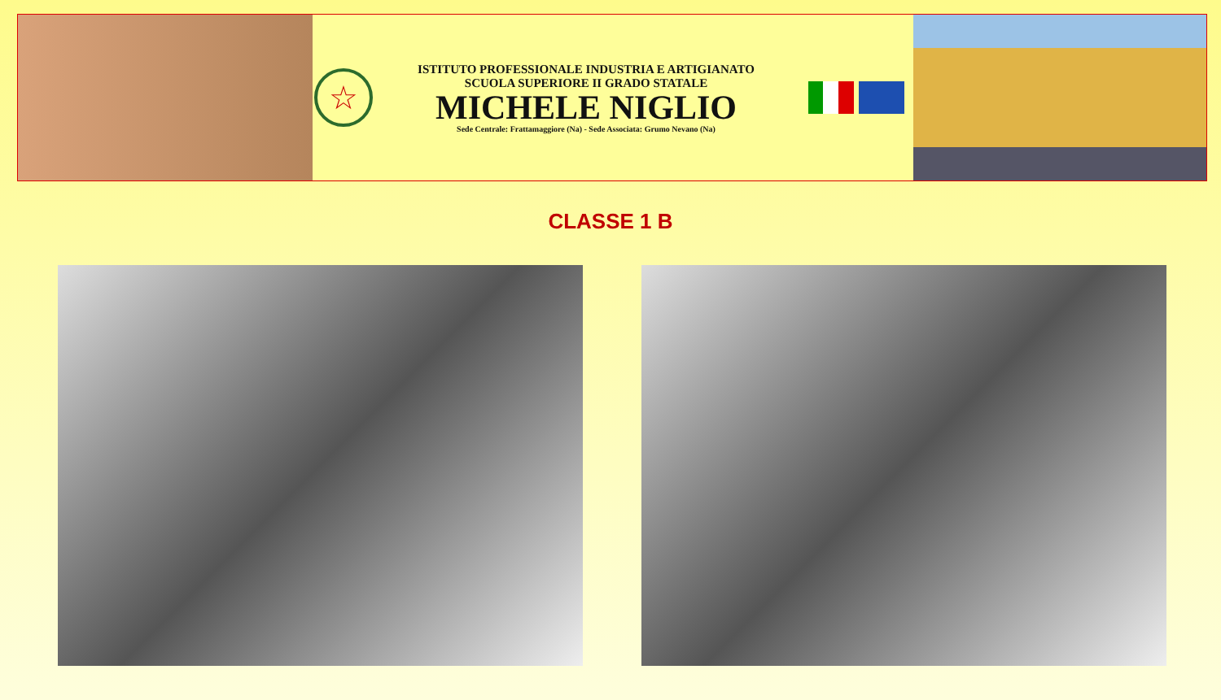☆
ISTITUTO PROFESSIONALE INDUSTRIA E ARTIGIANATO
SCUOLA SUPERIORE II GRADO STATALE
MICHELE NIGLIO
Sede Centrale: Frattamaggiore (Na) - Sede Associata: Grumo Nevano (Na)
CLASSE 1 B